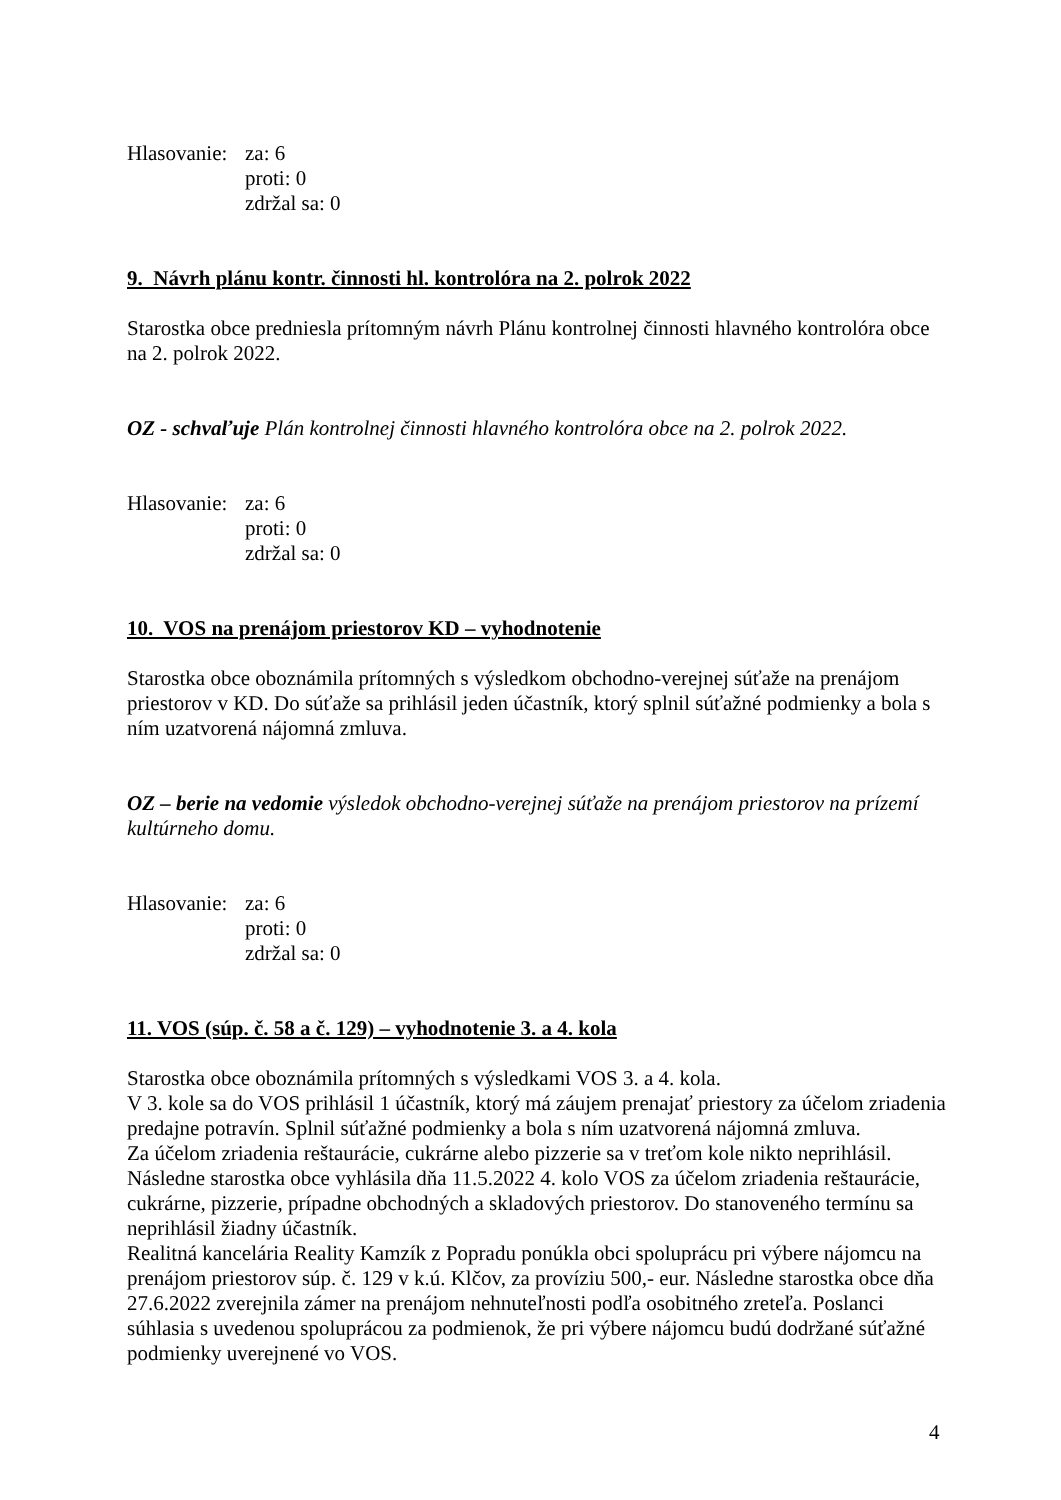Hlasovanie:
za: 6
proti: 0
zdržal sa: 0
9. Návrh plánu kontr. činnosti hl. kontrolóra na 2. polrok 2022
Starostka obce predniesla prítomným návrh Plánu kontrolnej činnosti hlavného kontrolóra obce na 2. polrok 2022.
OZ - schvaľuje Plán kontrolnej činnosti hlavného kontrolóra obce na 2. polrok 2022.
Hlasovanie:
za: 6
proti: 0
zdržal sa: 0
10. VOS na prenájom priestorov KD – vyhodnotenie
Starostka obce oboznámila prítomných s výsledkom obchodno-verejnej súťaže na prenájom priestorov v KD. Do súťaže sa prihlásil jeden účastník, ktorý splnil súťažné podmienky a bola s ním uzatvorená nájomná zmluva.
OZ – berie na vedomie výsledok obchodno-verejnej súťaže na prenájom priestorov na prízemí kultúrneho domu.
Hlasovanie:
za: 6
proti: 0
zdržal sa: 0
11. VOS (súp. č. 58 a č. 129) – vyhodnotenie 3. a 4. kola
Starostka obce oboznámila prítomných s výsledkami VOS 3. a 4. kola.
V 3. kole sa do VOS prihlásil 1 účastník, ktorý má záujem prenajať priestory za účelom zriadenia predajne potravín. Splnil súťažné podmienky a bola s ním uzatvorená nájomná zmluva.
Za účelom zriadenia reštaurácie, cukrárne alebo pizzerie sa v treťom kole nikto neprihlásil. Následne starostka obce vyhlásila dňa 11.5.2022 4. kolo VOS za účelom zriadenia reštaurácie, cukrárne, pizzerie, prípadne obchodných a skladových priestorov. Do stanoveného termínu sa neprihlásil žiadny účastník.
Realitná kancelária Reality Kamzík z Popradu ponúkla obci spoluprácu pri výbere nájomcu na prenájom priestorov súp. č. 129 v k.ú. Klčov, za províziu 500,- eur. Následne starostka obce dňa 27.6.2022 zverejnila zámer na prenájom nehnuteľnosti podľa osobitného zreteľa. Poslanci súhlasia s uvedenou spoluprácou za podmienok, že pri výbere nájomcu budú dodržané súťažné podmienky uverejnené vo VOS.
4